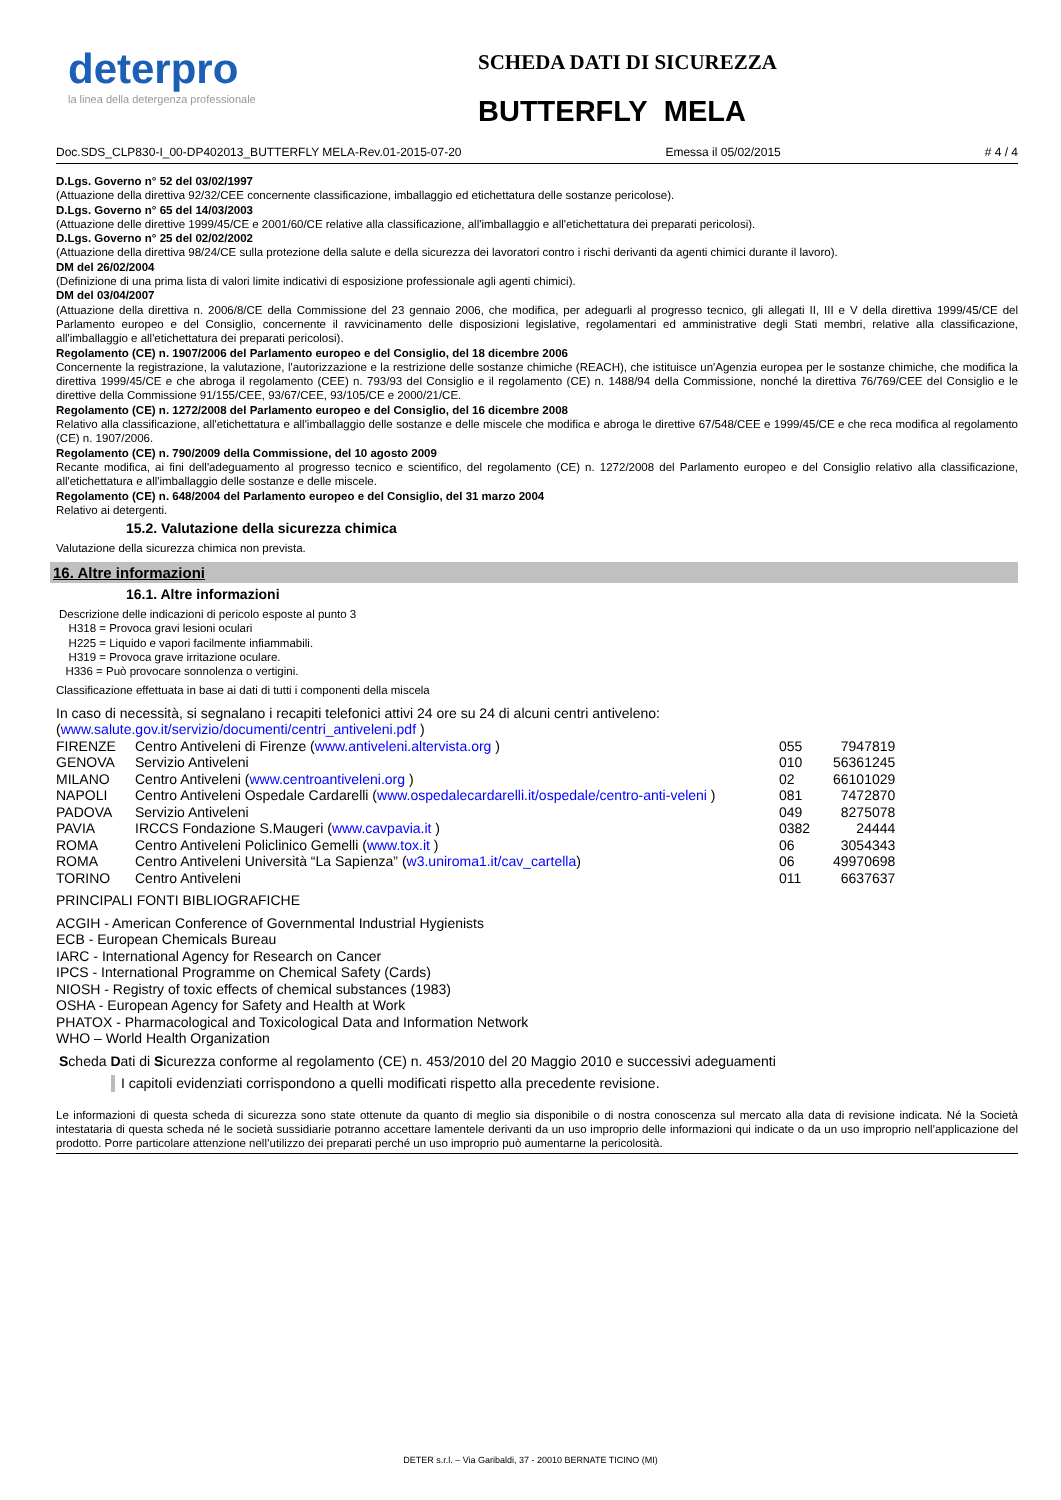deterpro
la linea della detergenza professionale
SCHEDA DATI DI SICUREZZA
BUTTERFLY MELA
Doc.SDS_CLP830-I_00-DP402013_BUTTERFLY MELA-Rev.01-2015-07-20 Emessa il 05/02/2015 # 4 / 4
D.Lgs. Governo n° 52 del 03/02/1997
(Attuazione della direttiva 92/32/CEE concernente classificazione, imballaggio ed etichettatura delle sostanze pericolose).
D.Lgs. Governo n° 65 del 14/03/2003
(Attuazione delle direttive 1999/45/CE e 2001/60/CE relative alla classificazione, all'imballaggio e all'etichettatura dei preparati pericolosi).
D.Lgs. Governo n° 25 del 02/02/2002
(Attuazione della direttiva 98/24/CE sulla protezione della salute e della sicurezza dei lavoratori contro i rischi derivanti da agenti chimici durante il lavoro).
DM del 26/02/2004
(Definizione di una prima lista di valori limite indicativi di esposizione professionale agli agenti chimici).
DM del 03/04/2007
(Attuazione della direttiva n. 2006/8/CE della Commissione del 23 gennaio 2006, che modifica, per adeguarli al progresso tecnico, gli allegati II, III e V della direttiva 1999/45/CE del Parlamento europeo e del Consiglio, concernente il ravvicinamento delle disposizioni legislative, regolamentari ed amministrative degli Stati membri, relative alla classificazione, all'imballaggio e all'etichettatura dei preparati pericolosi).
Regolamento (CE) n. 1907/2006 del Parlamento europeo e del Consiglio, del 18 dicembre 2006
Concernente la registrazione, la valutazione, l'autorizzazione e la restrizione delle sostanze chimiche (REACH), che istituisce un'Agenzia europea per le sostanze chimiche, che modifica la direttiva 1999/45/CE e che abroga il regolamento (CEE) n. 793/93 del Consiglio e il regolamento (CE) n. 1488/94 della Commissione, nonché la direttiva 76/769/CEE del Consiglio e le direttive della Commissione 91/155/CEE, 93/67/CEE, 93/105/CE e 2000/21/CE.
Regolamento (CE) n. 1272/2008 del Parlamento europeo e del Consiglio, del 16 dicembre 2008
Relativo alla classificazione, all'etichettatura e all'imballaggio delle sostanze e delle miscele che modifica e abroga le direttive 67/548/CEE e 1999/45/CE e che reca modifica al regolamento (CE) n. 1907/2006.
Regolamento (CE) n. 790/2009 della Commissione, del 10 agosto 2009
Recante modifica, ai fini dell'adeguamento al progresso tecnico e scientifico, del regolamento (CE) n. 1272/2008 del Parlamento europeo e del Consiglio relativo alla classificazione, all'etichettatura e all'imballaggio delle sostanze e delle miscele.
Regolamento (CE) n. 648/2004 del Parlamento europeo e del Consiglio, del 31 marzo 2004
Relativo ai detergenti.
15.2. Valutazione della sicurezza chimica
Valutazione della sicurezza chimica non prevista.
16. Altre informazioni
16.1. Altre informazioni
Descrizione delle indicazioni di pericolo esposte al punto 3
H318 = Provoca gravi lesioni oculari
H225 = Liquido e vapori facilmente infiammabili.
H319 = Provoca grave irritazione oculare.
H336 = Può provocare sonnolenza o vertigini.
Classificazione effettuata in base ai dati di tutti i componenti della miscela
In caso di necessità, si segnalano i recapiti telefonici attivi 24 ore su 24 di alcuni centri antiveleno:
(www.salute.gov.it/servizio/documenti/centri_antiveleni.pdf )
| FIRENZE | Centro Antiveleni di Firenze ( www.antiveleni.altervista.org ) | 055 | 7947819 |
| GENOVA | Servizio Antiveleni | 010 | 56361245 |
| MILANO | Centro Antiveleni ( www.centroantiveleni.org ) | 02 | 66101029 |
| NAPOLI | Centro Antiveleni Ospedale Cardarelli ( www.ospedalecardarelli.it/ospedale/centro-anti-veleni ) | 081 | 7472870 |
| PADOVA | Servizio Antiveleni | 049 | 8275078 |
| PAVIA | IRCCS Fondazione S.Maugeri ( www.cavpavia.it ) | 0382 | 24444 |
| ROMA | Centro Antiveleni Policlinico Gemelli ( www.tox.it ) | 06 | 3054343 |
| ROMA | Centro Antiveleni Università “La Sapienza” ( w3.uniroma1.it/cav_cartella ) | 06 | 49970698 |
| TORINO | Centro Antiveleni | 011 | 6637637 |
PRINCIPALI FONTI BIBLIOGRAFICHE
ACGIH - American Conference of Governmental Industrial Hygienists
ECB - European Chemicals Bureau
IARC - International Agency for Research on Cancer
IPCS - International Programme on Chemical Safety (Cards)
NIOSH - Registry of toxic effects of chemical substances (1983)
OSHA - European Agency for Safety and Health at Work
PHATOX - Pharmacological and Toxicological Data and Information Network
WHO – World Health Organization
Scheda Dati di Sicurezza conforme al regolamento (CE) n. 453/2010 del 20 Maggio 2010 e successivi adeguamenti
I capitoli evidenziati corrispondono a quelli modificati rispetto alla precedente revisione.
Le informazioni di questa scheda di sicurezza sono state ottenute da quanto di meglio sia disponibile o di nostra conoscenza sul mercato alla data di revisione indicata. Né la Società intestataria di questa scheda né le società sussidiarie potranno accettare lamentele derivanti da un uso improprio delle informazioni qui indicate o da un uso improprio nell’applicazione del prodotto. Porre particolare attenzione nell’utilizzo dei preparati perché un uso improprio può aumentarne la pericolosità.
DETER s.r.l. – Via Garibaldi, 37 - 20010 BERNATE TICINO (MI)